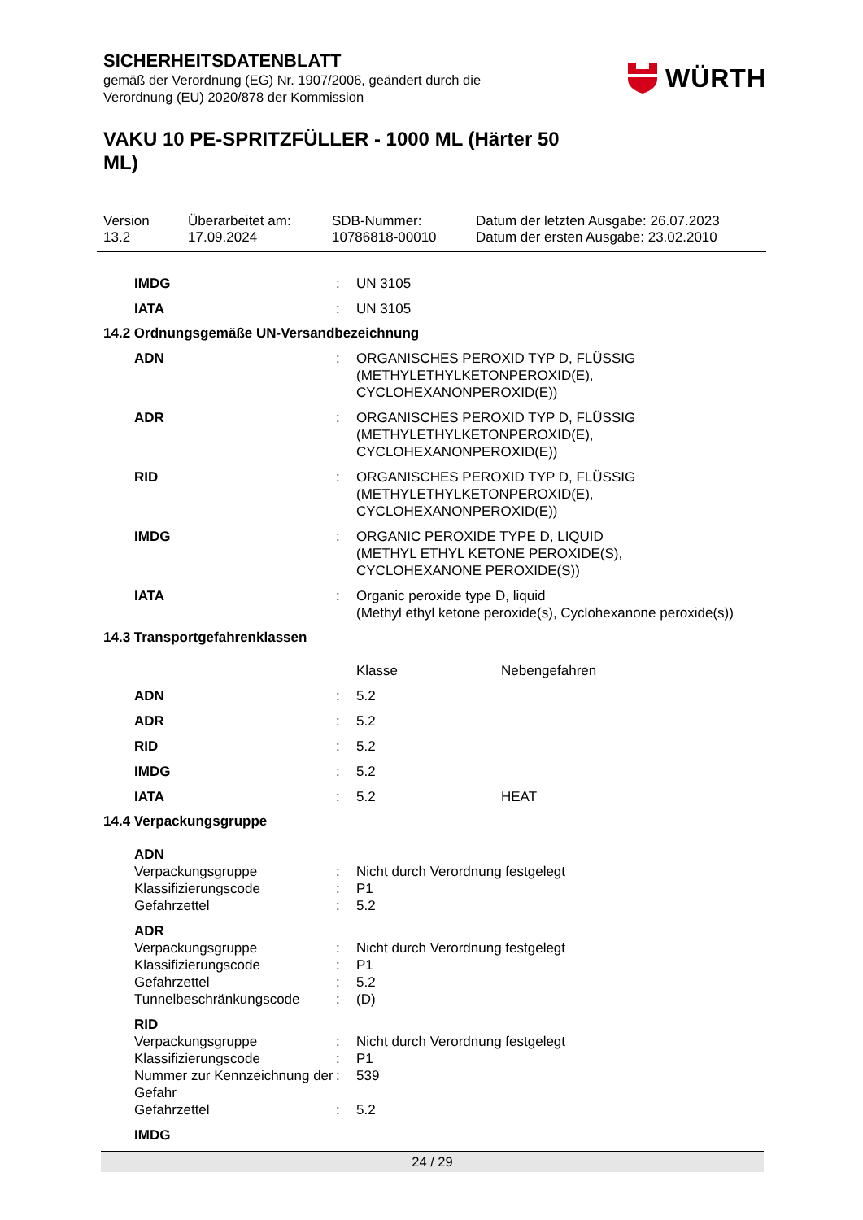SICHERHEITSDATENBLATT
gemäß der Verordnung (EG) Nr. 1907/2006, geändert durch die
Verordnung (EU) 2020/878 der Kommission
WÜRTH
VAKU 10 PE-SPRITZFÜLLER - 1000 ML (Härter 50 ML)
Version
13.2
Überarbeitet am:
17.09.2024
SDB-Nummer:
10786818-00010
Datum der letzten Ausgabe: 26.07.2023
Datum der ersten Ausgabe: 23.02.2010
| IMDG | : | UN 3105 |
| IATA | : | UN 3105 |
14.2 Ordnungsgemäße UN-Versandbezeichnung
| ADN | : | ORGANISCHES PEROXID TYP D, FLÜSSIG (METHYLETHYLKETONPEROXID(E), CYCLOHEXANONPEROXID(E)) |
| ADR | : | ORGANISCHES PEROXID TYP D, FLÜSSIG (METHYLETHYLKETONPEROXID(E), CYCLOHEXANONPEROXID(E)) |
| RID | : | ORGANISCHES PEROXID TYP D, FLÜSSIG (METHYLETHYLKETONPEROXID(E), CYCLOHEXANONPEROXID(E)) |
| IMDG | : | ORGANIC PEROXIDE TYPE D, LIQUID (METHYL ETHYL KETONE PEROXIDE(S), CYCLOHEXANONE PEROXIDE(S)) |
| IATA | : | Organic peroxide type D, liquid (Methyl ethyl ketone peroxide(s), Cyclohexanone peroxide(s)) |
14.3 Transportgefahrenklassen
| | | Klasse | Nebengefahren |
| ADN | : | 5.2 | |
| ADR | : | 5.2 | |
| RID | : | 5.2 | |
| IMDG | : | 5.2 | |
| IATA | : | 5.2 | HEAT |
14.4 Verpackungsgruppe
| ADN | | |
| Verpackungsgruppe | : | Nicht durch Verordnung festgelegt |
| Klassifizierungscode | : | P1 |
| Gefahrzettel | : | 5.2 |
| ADR | | |
| Verpackungsgruppe | : | Nicht durch Verordnung festgelegt |
| Klassifizierungscode | : | P1 |
| Gefahrzettel | : | 5.2 |
| Tunnelbeschränkungscode | : | (D) |
| RID | | |
| Verpackungsgruppe | : | Nicht durch Verordnung festgelegt |
| Klassifizierungscode | : | P1 |
| Nummer zur Kennzeichnung der Gefahr | : | 539 |
| Gefahrzettel | : | 5.2 |
| IMDG | | |
24 / 29